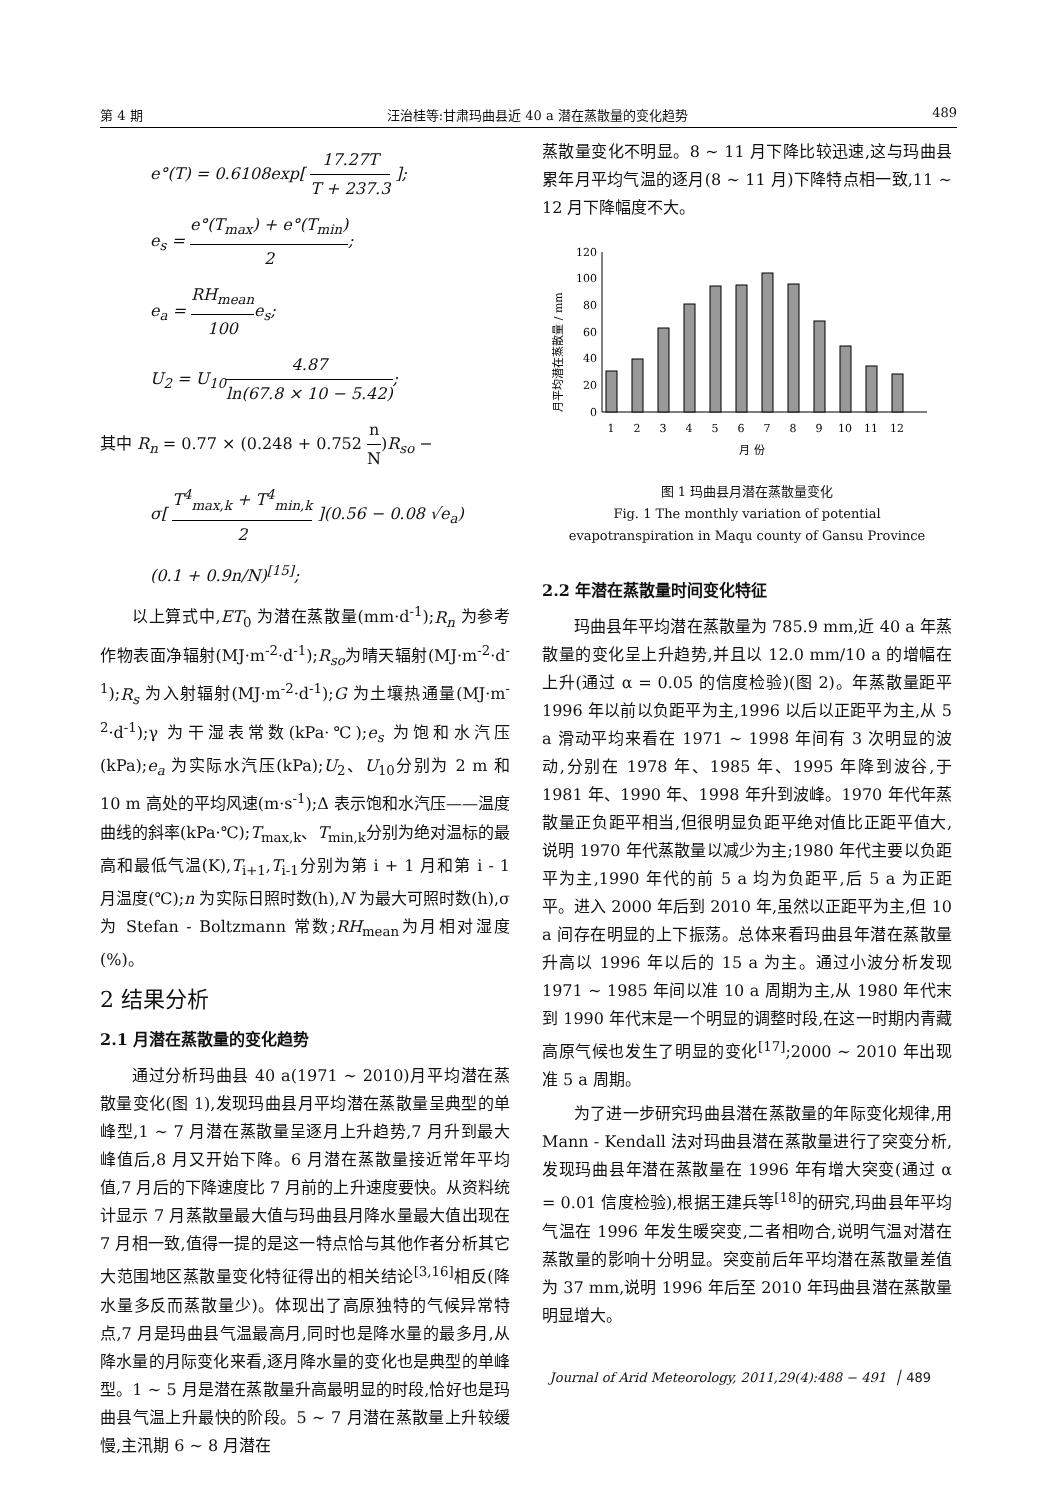第 4 期 汪治桂等:甘肃玛曲县近 40 a 潜在蒸散量的变化趋势 489
e°(T) = 0.6108exp[ 17.27T T + 237.3 ];
e<sub>s</sub> = e°(T<sub>max</sub>) + e°(T<sub>min</sub>) 2;
e<sub>a</sub> = RH<sub>mean</sub> 100e<sub>s</sub>;
U<sub>2</sub> = U<sub>10</sub>4.87 ln(67.8 × 10 − 5.42);
其中 R<sub>n</sub> = 0.77 × (0.248 + 0.752 n N)R<sub>so</sub> −
σ[ T<sup>4</sup><sub>max,k</sub> + T<sup>4</sup><sub>min,k</sub> 2 ](0.56 − 0.08 √e<sub>a</sub>)
(0.1 + 0.9n/N)<sup>[15]</sup>;
以上算式中,ET<sub>0</sub> 为潜在蒸散量(mm·d<sup>-1</sup>);R<sub>n</sub> 为参考作物表面净辐射(MJ·m<sup>-2</sup>·d<sup>-1</sup>);R<sub>so</sub>为晴天辐射(MJ·m<sup>-2</sup>·d<sup>-1</sup>);R<sub>s</sub> 为入射辐射(MJ·m<sup>-2</sup>·d<sup>-1</sup>);G 为土壤热通量(MJ·m<sup>-2</sup>·d<sup>-1</sup>);γ 为干湿表常数(kPa·℃);e<sub>s</sub> 为饱和水汽压(kPa);e<sub>a</sub> 为实际水汽压(kPa);U<sub>2</sub>、U<sub>10</sub>分别为 2 m 和 10 m 高处的平均风速(m·s<sup>-1</sup>);Δ 表示饱和水汽压——温度曲线的斜率(kPa·℃);T<sub>max,k</sub>、T<sub>min,k</sub>分别为绝对温标的最高和最低气温(K),T<sub>i+1</sub>,T<sub>i-1</sub>分别为第 i + 1 月和第 i - 1 月温度(℃);n 为实际日照时数(h),N 为最大可照时数(h),σ 为 Stefan - Boltzmann 常数;RH<sub>mean</sub>为月相对湿度(%)。
2 结果分析
2.1 月潜在蒸散量的变化趋势
通过分析玛曲县 40 a(1971 ~ 2010)月平均潜在蒸散量变化(图 1),发现玛曲县月平均潜在蒸散量呈典型的单峰型,1 ~ 7 月潜在蒸散量呈逐月上升趋势,7 月升到最大峰值后,8 月又开始下降。6 月潜在蒸散量接近常年平均值,7 月后的下降速度比 7 月前的上升速度要快。从资料统计显示 7 月蒸散量最大值与玛曲县月降水量最大值出现在 7 月相一致,值得一提的是这一特点恰与其他作者分析其它大范围地区蒸散量变化特征得出的相关结论<sup>[3,16]</sup>相反(降水量多反而蒸散量少)。体现出了高原独特的气候异常特点,7 月是玛曲县气温最高月,同时也是降水量的最多月,从降水量的月际变化来看,逐月降水量的变化也是典型的单峰型。1 ~ 5 月是潜在蒸散量升高最明显的时段,恰好也是玛曲县气温上升最快的阶段。5 ~ 7 月潜在蒸散量上升较缓慢,主汛期 6 ~ 8 月潜在
蒸散量变化不明显。8 ~ 11 月下降比较迅速,这与玛曲县累年月平均气温的逐月(8 ~ 11 月)下降特点相一致,11 ~ 12 月下降幅度不大。
月平均潜在蒸散量 / mm
0
20
40
60
80
100
120
1
2
3
4
5
6
7
8
9
10
11
12
月 份
图 1 玛曲县月潜在蒸散量变化
Fig. 1 The monthly variation of potential
evapotranspiration in Maqu county of Gansu Province
2.2 年潜在蒸散量时间变化特征
玛曲县年平均潜在蒸散量为 785.9 mm,近 40 a 年蒸散量的变化呈上升趋势,并且以 12.0 mm/10 a 的增幅在上升(通过 α = 0.05 的信度检验)(图 2)。年蒸散量距平 1996 年以前以负距平为主,1996 以后以正距平为主,从 5 a 滑动平均来看在 1971 ~ 1998 年间有 3 次明显的波动,分别在 1978 年、1985 年、1995 年降到波谷,于 1981 年、1990 年、1998 年升到波峰。1970 年代年蒸散量正负距平相当,但很明显负距平绝对值比正距平值大,说明 1970 年代蒸散量以减少为主;1980 年代主要以负距平为主,1990 年代的前 5 a 均为负距平,后 5 a 为正距平。进入 2000 年后到 2010 年,虽然以正距平为主,但 10 a 间存在明显的上下振荡。总体来看玛曲县年潜在蒸散量升高以 1996 年以后的 15 a 为主。通过小波分析发现 1971 ~ 1985 年间以准 10 a 周期为主,从 1980 年代末到 1990 年代末是一个明显的调整时段,在这一时期内青藏高原气候也发生了明显的变化<sup>[17]</sup>;2000 ~ 2010 年出现准 5 a 周期。
为了进一步研究玛曲县潜在蒸散量的年际变化规律,用 Mann - Kendall 法对玛曲县潜在蒸散量进行了突变分析,发现玛曲县年潜在蒸散量在 1996 年有增大突变(通过 α = 0.01 信度检验),根据王建兵等<sup>[18]</sup>的研究,玛曲县年平均气温在 1996 年发生暖突变,二者相吻合,说明气温对潜在蒸散量的影响十分明显。突变前后年平均潜在蒸散量差值为 37 mm,说明 1996 年后至 2010 年玛曲县潜在蒸散量明显增大。
Journal of Arid Meteorology, 2011,29(4):488 − 491 │ 489